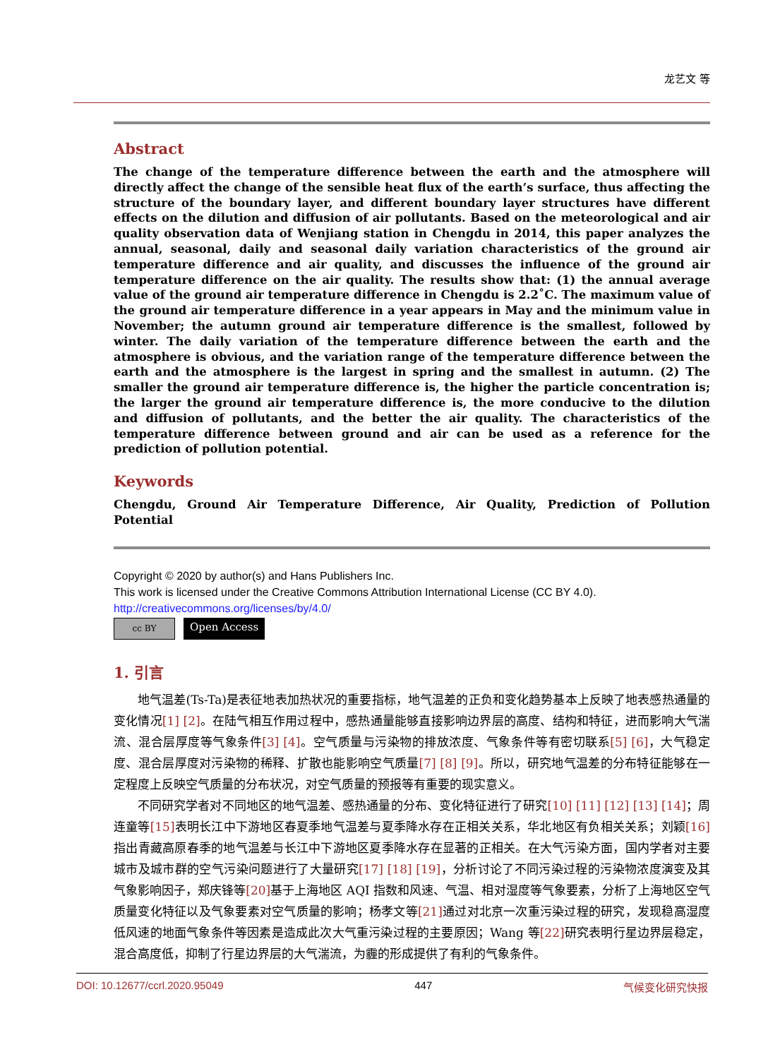龙艺文 等
Abstract
The change of the temperature difference between the earth and the atmosphere will directly affect the change of the sensible heat flux of the earth’s surface, thus affecting the structure of the boundary layer, and different boundary layer structures have different effects on the dilution and diffusion of air pollutants. Based on the meteorological and air quality observation data of Wenjiang station in Chengdu in 2014, this paper analyzes the annual, seasonal, daily and seasonal daily variation characteristics of the ground air temperature difference and air quality, and discusses the influence of the ground air temperature difference on the air quality. The results show that: (1) the annual average value of the ground air temperature difference in Chengdu is 2.2˚C. The maximum value of the ground air temperature difference in a year appears in May and the minimum value in November; the autumn ground air temperature difference is the smallest, followed by winter. The daily variation of the temperature difference between the earth and the atmosphere is obvious, and the variation range of the temperature difference between the earth and the atmosphere is the largest in spring and the smallest in autumn. (2) The smaller the ground air temperature difference is, the higher the particle concentration is; the larger the ground air temperature difference is, the more conducive to the dilution and diffusion of pollutants, and the better the air quality. The characteristics of the temperature difference between ground and air can be used as a reference for the prediction of pollution potential.
Keywords
Chengdu, Ground Air Temperature Difference, Air Quality, Prediction of Pollution Potential
Copyright © 2020 by author(s) and Hans Publishers Inc.
This work is licensed under the Creative Commons Attribution International License (CC BY 4.0).
http://creativecommons.org/licenses/by/4.0/
cc BY Open Access
1. 引言
地气温差(Ts-Ta)是表征地表加热状况的重要指标，地气温差的正负和变化趋势基本上反映了地表感热通量的变化情况[1] [2]。在陆气相互作用过程中，感热通量能够直接影响边界层的高度、结构和特征，进而影响大气湍流、混合层厚度等气象条件[3] [4]。空气质量与污染物的排放浓度、气象条件等有密切联系[5] [6]，大气稳定度、混合层厚度对污染物的稀释、扩散也能影响空气质量[7] [8] [9]。所以，研究地气温差的分布特征能够在一定程度上反映空气质量的分布状况，对空气质量的预报等有重要的现实意义。
不同研究学者对不同地区的地气温差、感热通量的分布、变化特征进行了研究[10] [11] [12] [13] [14]；周连童等[15] 表明长江中下游地区春夏季地气温差与夏季降水存在正相关关系，华北地区有负相关关系；刘颖[16] 指出青藏高原春季的地气温差与长江中下游地区夏季降水存在显著的正相关。在大气污染方面，国内学者对主要城市及城市群的空气污染问题进行了大量研究[17] [18] [19]，分析讨论了不同污染过程的污染物浓度演变及其气象影响因子，郑庆锋等[20] 基于上海地区 AQI 指数和风速、气温、相对湿度等气象要素，分析了上海地区空气质量变化特征以及气象要素对空气质量的影响；杨孝文等[21] 通过对北京一次重污染过程的研究，发现稳高湿度低风速的地面气象条件等因素是造成此次大气重污染过程的主要原因；Wang 等[22] 研究表明行星边界层稳定，混合高度低，抑制了行星边界层的大气湍流，为霾的形成提供了有利的气象条件。
DOI: 10.12677/ccrl.2020.95049 447 气候变化研究快报